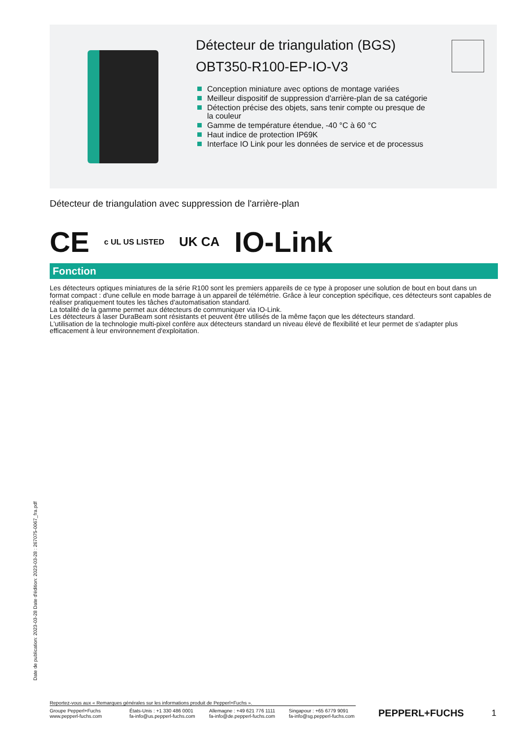Détecteur de triangulation (BGS)
OBT350-R100-EP-IO-V3
Conception miniature avec options de montage variées
Meilleur dispositif de suppression d'arrière-plan de sa catégorie
Détection précise des objets, sans tenir compte ou presque de la couleur
Gamme de température étendue, -40 °C à 60 °C
Haut indice de protection IP69K
Interface IO Link pour les données de service et de processus
Détecteur de triangulation avec suppression de l'arrière-plan
CE c UL US LISTED UK CA IO-Link
Fonction
Les détecteurs optiques miniatures de la série R100 sont les premiers appareils de ce type à proposer une solution de bout en bout dans un format compact : d'une cellule en mode barrage à un appareil de télémétrie. Grâce à leur conception spécifique, ces détecteurs sont capables de réaliser pratiquement toutes les tâches d'automatisation standard.
La totalité de la gamme permet aux détecteurs de communiquer via IO-Link.
Les détecteurs à laser DuraBeam sont résistants et peuvent être utilisés de la même façon que les détecteurs standard.
L'utilisation de la technologie multi-pixel confère aux détecteurs standard un niveau élevé de flexibilité et leur permet de s'adapter plus efficacement à leur environnement d'exploitation.
Date de publication: 2023-03-28 Date d'édition: 2023-03-28 : 267075-0067_fra.pdf
Reportez-vous aux « Remarques générales sur les informations produit de Pepperl+Fuchs ».
Groupe Pepperl+Fuchs
www.pepperl-fuchs.com
États-Unis : +1 330 486 0001
fa-info@us.pepperl-fuchs.com
Allemagne : +49 621 776 1111
fa-info@de.pepperl-fuchs.com
Singapour : +65 6779 9091
fa-info@sg.pepperl-fuchs.com
PEPPERL+FUCHS 1